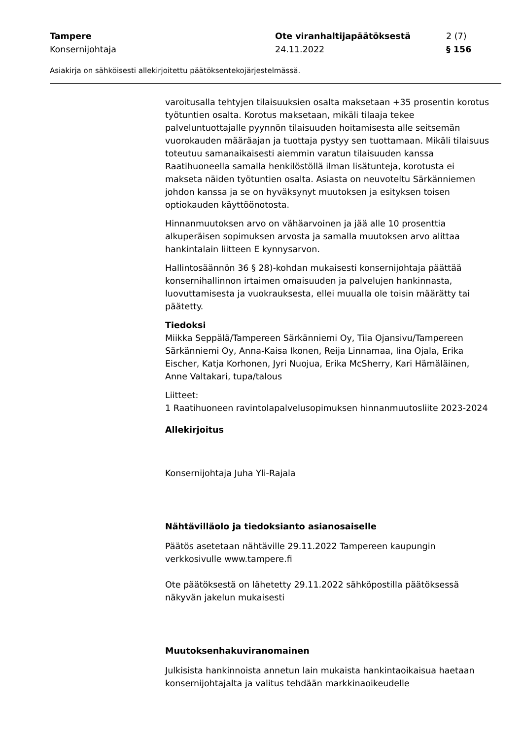Tampere Ote viranhaltijapäätöksestä 2 (7)
Konsernijohtaja 24.11.2022 § 156
Asiakirja on sähköisesti allekirjoitettu päätöksentekojärjestelmässä.
varoitusalla tehtyjen tilaisuuksien osalta maksetaan +35 prosentin korotus työtuntien osalta. Korotus maksetaan, mikäli tilaaja tekee palveluntuottajalle pyynnön tilaisuuden hoitamisesta alle seitsemän vuorokauden määräajan ja tuottaja pystyy sen tuottamaan. Mikäli tilaisuus toteutuu samanaikaisesti aiemmin varatun tilaisuuden kanssa Raatihuoneella samalla henkilöstöllä ilman lisätunteja, korotusta ei makseta näiden työtuntien osalta. Asiasta on neuvoteltu Särkänniemen johdon kanssa ja se on hyväksynyt muutoksen ja esityksen toisen optiokauden käyttöönotosta.
Hinnanmuutoksen arvo on vähäarvoinen ja jää alle 10 prosenttia alkuperäisen sopimuksen arvosta ja samalla muutoksen arvo alittaa hankintalain liitteen E kynnysarvon.
Hallintosäännön 36 § 28)-kohdan mukaisesti konsernijohtaja päättää konsernihallinnon irtaimen omaisuuden ja palvelujen hankinnasta, luovuttamisesta ja vuokrauksesta, ellei muualla ole toisin määrätty tai päätetty.
Tiedoksi
Miikka Seppälä/Tampereen Särkänniemi Oy, Tiia Ojansivu/Tampereen Särkänniemi Oy, Anna-Kaisa Ikonen, Reija Linnamaa, Iina Ojala, Erika Eischer, Katja Korhonen, Jyri Nuojua, Erika McSherry, Kari Hämäläinen, Anne Valtakari, tupa/talous
Liitteet:
1 Raatihuoneen ravintolapalvelusopimuksen hinnanmuutosliite 2023-2024
Allekirjoitus
Konsernijohtaja Juha Yli-Rajala
Nähtävilläolo ja tiedoksianto asianosaiselle
Päätös asetetaan nähtäville 29.11.2022 Tampereen kaupungin verkkosivulle www.tampere.fi
Ote päätöksestä on lähetetty 29.11.2022 sähköpostilla päätöksessä näkyvän jakelun mukaisesti
Muutoksenhakuviranomainen
Julkisista hankinnoista annetun lain mukaista hankintaoikaisua haetaan konsernijohtajalta ja valitus tehdään markkinaoikeudelle